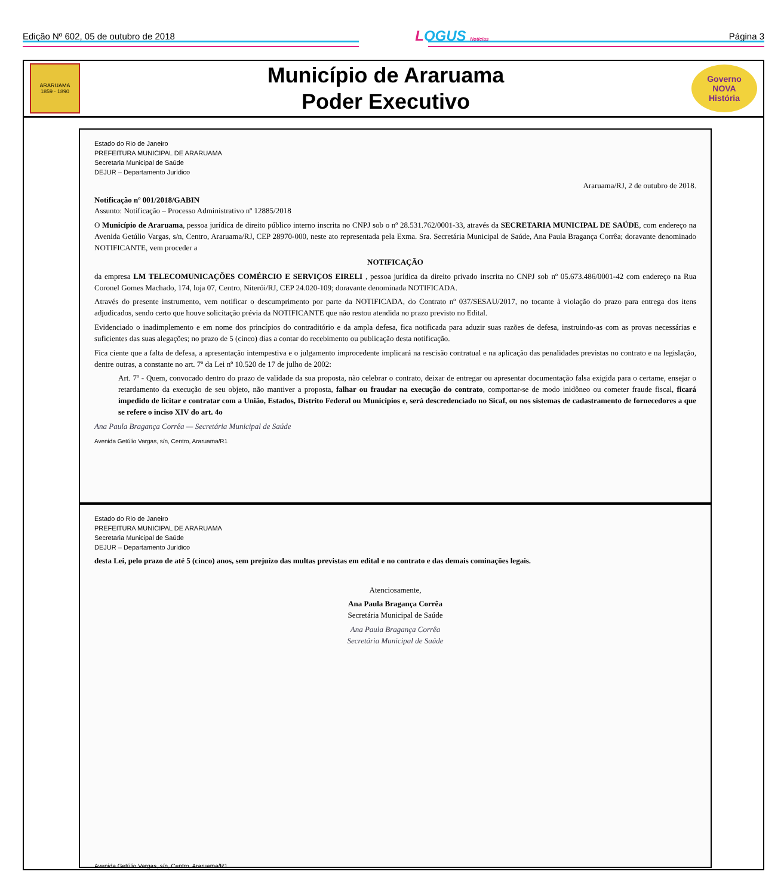Edição Nº 602, 05 de outubro de 2018 LOGUS Notícias Página 3
ARARUAMA
1859 · 1890
Município de Araruama
Poder Executivo
Governo
NOVA
História
Estado do Rio de Janeiro
PREFEITURA MUNICIPAL DE ARARUAMA
Secretaria Municipal de Saúde
DEJUR – Departamento Jurídico
Araruama/RJ, 2 de outubro de 2018.
Notificação nº 001/2018/GABIN
Assunto: Notificação – Processo Administrativo nº 12885/2018
O Município de Araruama, pessoa jurídica de direito público interno inscrita no CNPJ sob o nº 28.531.762/0001-33, através da SECRETARIA MUNICIPAL DE SAÚDE, com endereço na Avenida Getúlio Vargas, s/n, Centro, Araruama/RJ, CEP 28970-000, neste ato representada pela Exma. Sra. Secretária Municipal de Saúde, Ana Paula Bragança Corrêa; doravante denominado NOTIFICANTE, vem proceder a
NOTIFICAÇÃO
da empresa LM TELECOMUNICAÇÕES COMÉRCIO E SERVIÇOS EIRELI , pessoa jurídica da direito privado inscrita no CNPJ sob nº 05.673.486/0001-42 com endereço na Rua Coronel Gomes Machado, 174, loja 07, Centro, Niterói/RJ, CEP 24.020-109; doravante denominada NOTIFICADA.
Através do presente instrumento, vem notificar o descumprimento por parte da NOTIFICADA, do Contrato nº 037/SESAU/2017, no tocante à violação do prazo para entrega dos itens adjudicados, sendo certo que houve solicitação prévia da NOTIFICANTE que não restou atendida no prazo previsto no Edital.
Evidenciado o inadimplemento e em nome dos princípios do contraditório e da ampla defesa, fica notificada para aduzir suas razões de defesa, instruindo-as com as provas necessárias e suficientes das suas alegações; no prazo de 5 (cinco) dias a contar do recebimento ou publicação desta notificação.
Fica ciente que a falta de defesa, a apresentação intempestiva e o julgamento improcedente implicará na rescisão contratual e na aplicação das penalidades previstas no contrato e na legislação, dentre outras, a constante no art. 7º da Lei nº 10.520 de 17 de julho de 2002:
Art. 7º - Quem, convocado dentro do prazo de validade da sua proposta, não celebrar o contrato, deixar de entregar ou apresentar documentação falsa exigida para o certame, ensejar o retardamento da execução de seu objeto, não mantiver a proposta, falhar ou fraudar na execução do contrato, comportar-se de modo inidôneo ou cometer fraude fiscal, ficará impedido de licitar e contratar com a União, Estados, Distrito Federal ou Municípios e, será descredenciado no Sicaf, ou nos sistemas de cadastramento de fornecedores a que se refere o inciso XIV do art. 4o
Ana Paula Bragança Corrêa — Secretária Municipal de Saúde
Avenida Getúlio Vargas, s/n, Centro, Araruama/R1
Estado do Rio de Janeiro
PREFEITURA MUNICIPAL DE ARARUAMA
Secretaria Municipal de Saúde
DEJUR – Departamento Jurídico
desta Lei, pelo prazo de até 5 (cinco) anos, sem prejuízo das multas previstas em edital e no contrato e das demais cominações legais.
Atenciosamente,
Ana Paula Bragança Corrêa
Secretária Municipal de Saúde
Ana Paula Bragança Corrêa
Secretária Municipal de Saúde
Avenida Getúlio Vargas, s/n, Centro, Araruama/R1